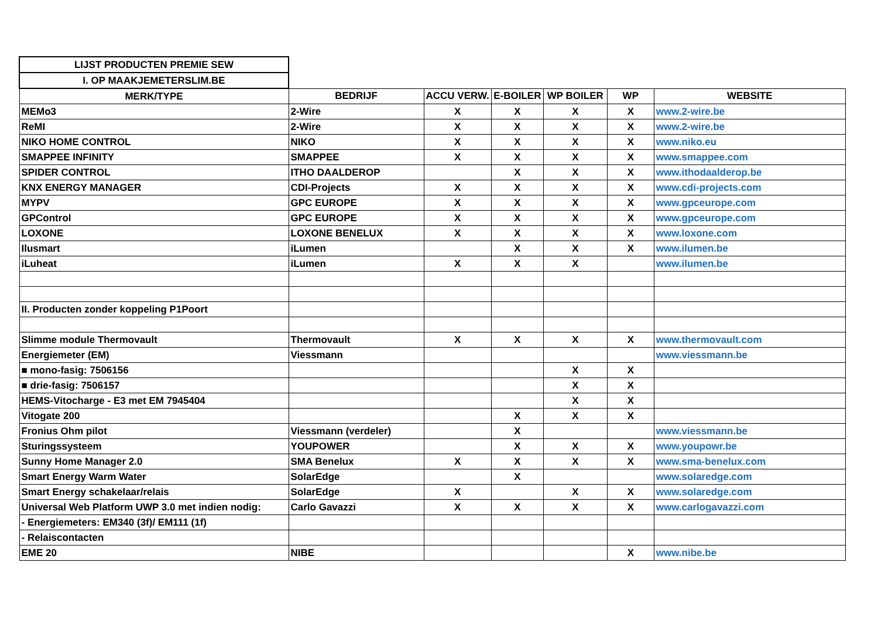| LIJST PRODUCTEN PREMIE SEW | | | | | | |
| I. OP MAAKJEMETERSLIM.BE | | | | | | |
| MERK/TYPE | BEDRIJF | ACCU VERW. | E-BOILER | WP BOILER | WP | WEBSITE |
| MEMo3 | 2-Wire | X | X | X | X | www.2-wire.be |
| ReMI | 2-Wire | X | X | X | X | www.2-wire.be |
| NIKO HOME CONTROL | NIKO | X | X | X | X | www.niko.eu |
| SMAPPEE INFINITY | SMAPPEE | X | X | X | X | www.smappee.com |
| SPIDER CONTROL | ITHO DAALDEROP | | X | X | X | www.ithodaalderop.be |
| KNX ENERGY MANAGER | CDI-Projects | X | X | X | X | www.cdi-projects.com |
| MYPV | GPC EUROPE | X | X | X | X | www.gpceurope.com |
| GPControl | GPC EUROPE | X | X | X | X | www.gpceurope.com |
| LOXONE | LOXONE BENELUX | X | X | X | X | www.loxone.com |
| Ilusmart | iLumen | | X | X | X | www.ilumen.be |
| iLuheat | iLumen | X | X | X | | www.ilumen.be |
| II. Producten zonder koppeling P1Poort | | | | | | |
| Slimme module Thermovault | Thermovault | X | X | X | X | www.thermovault.com |
| Energiemeter (EM) | Viessmann | | | | | www.viessmann.be |
| ■ mono-fasig: 7506156 | | | | X | X | |
| ■ drie-fasig: 7506157 | | | | X | X | |
| HEMS-Vitocharge - E3 met EM 7945404 | | | | X | X | |
| Vitogate 200 | | | X | X | X | |
| Fronius Ohm pilot | Viessmann (verdeler) | | X | | | www.viessmann.be |
| Sturingssysteem | YOUPOWER | | X | X | X | www.youpowr.be |
| Sunny Home Manager 2.0 | SMA Benelux | X | X | X | X | www.sma-benelux.com |
| Smart Energy Warm Water | SolarEdge | | X | | | www.solaredge.com |
| Smart Energy schakelaar/relais | SolarEdge | X | | X | X | www.solaredge.com |
| Universal Web Platform UWP 3.0 met indien nodig: | Carlo Gavazzi | X | X | X | X | www.carlogavazzi.com |
| - Energiemeters: EM340 (3f)/ EM111 (1f) | | | | | | |
| - Relaiscontacten | | | | | | |
| EME 20 | NIBE | | | | X | www.nibe.be |